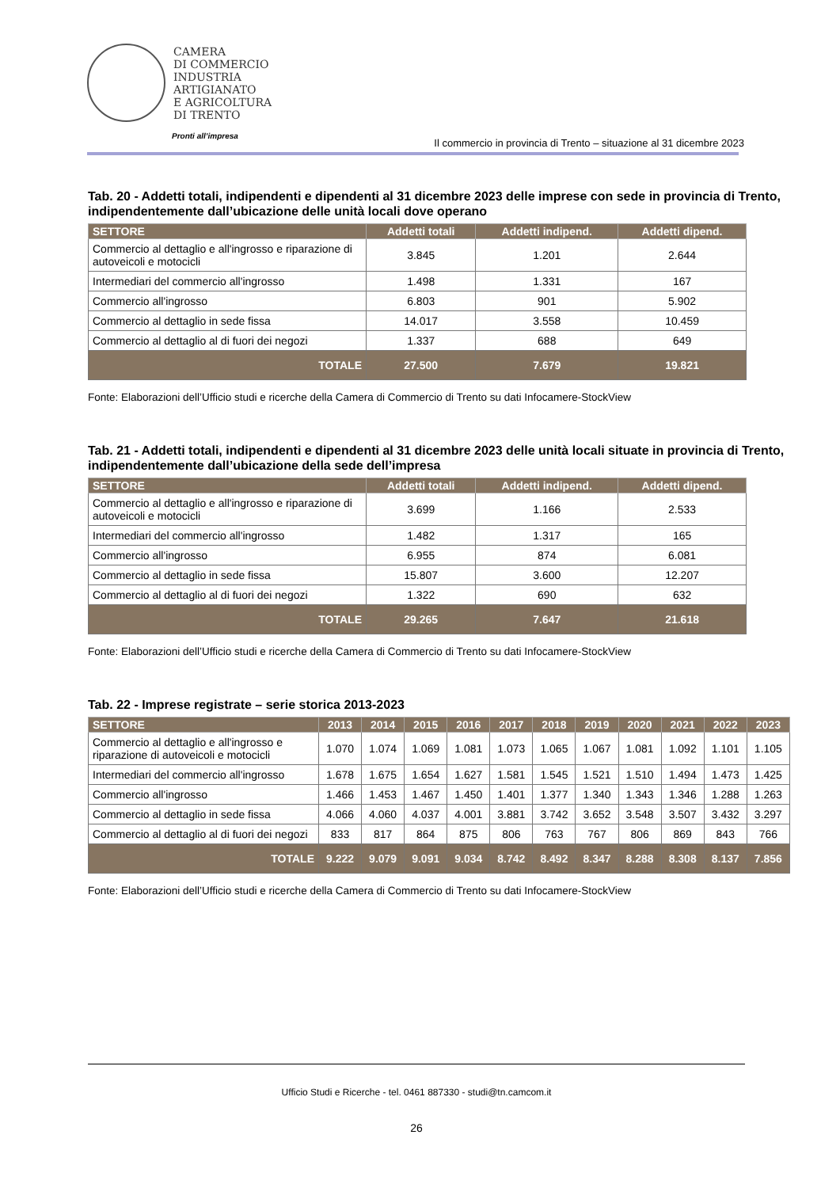CAMERA
DI COMMERCIO
INDUSTRIA
ARTIGIANATO
E AGRICOLTURA
DI TRENTO
Pronti all’impresa
Il commercio in provincia di Trento – situazione al 31 dicembre 2023
Tab. 20 - Addetti totali, indipendenti e dipendenti al 31 dicembre 2023 delle imprese con sede in provincia di Trento, indipendentemente dall’ubicazione delle unità locali dove operano
| SETTORE | Addetti totali | Addetti indipend. | Addetti dipend. |
| --- | --- | --- | --- |
| Commercio al dettaglio e all'ingrosso e riparazione di autoveicoli e motocicli | 3.845 | 1.201 | 2.644 |
| Intermediari del commercio all'ingrosso | 1.498 | 1.331 | 167 |
| Commercio all'ingrosso | 6.803 | 901 | 5.902 |
| Commercio al dettaglio in sede fissa | 14.017 | 3.558 | 10.459 |
| Commercio al dettaglio al di fuori dei negozi | 1.337 | 688 | 649 |
| TOTALE | 27.500 | 7.679 | 19.821 |
Fonte: Elaborazioni dell’Ufficio studi e ricerche della Camera di Commercio di Trento su dati Infocamere-StockView
Tab. 21 - Addetti totali, indipendenti e dipendenti al 31 dicembre 2023 delle unità locali situate in provincia di Trento, indipendentemente dall’ubicazione della sede dell’impresa
| SETTORE | Addetti totali | Addetti indipend. | Addetti dipend. |
| --- | --- | --- | --- |
| Commercio al dettaglio e all'ingrosso e riparazione di autoveicoli e motocicli | 3.699 | 1.166 | 2.533 |
| Intermediari del commercio all'ingrosso | 1.482 | 1.317 | 165 |
| Commercio all'ingrosso | 6.955 | 874 | 6.081 |
| Commercio al dettaglio in sede fissa | 15.807 | 3.600 | 12.207 |
| Commercio al dettaglio al di fuori dei negozi | 1.322 | 690 | 632 |
| TOTALE | 29.265 | 7.647 | 21.618 |
Fonte: Elaborazioni dell’Ufficio studi e ricerche della Camera di Commercio di Trento su dati Infocamere-StockView
Tab. 22 - Imprese registrate – serie storica 2013-2023
| SETTORE | 2013 | 2014 | 2015 | 2016 | 2017 | 2018 | 2019 | 2020 | 2021 | 2022 | 2023 |
| --- | --- | --- | --- | --- | --- | --- | --- | --- | --- | --- | --- |
| Commercio al dettaglio e all'ingrosso e riparazione di autoveicoli e motocicli | 1.070 | 1.074 | 1.069 | 1.081 | 1.073 | 1.065 | 1.067 | 1.081 | 1.092 | 1.101 | 1.105 |
| Intermediari del commercio all'ingrosso | 1.678 | 1.675 | 1.654 | 1.627 | 1.581 | 1.545 | 1.521 | 1.510 | 1.494 | 1.473 | 1.425 |
| Commercio all'ingrosso | 1.466 | 1.453 | 1.467 | 1.450 | 1.401 | 1.377 | 1.340 | 1.343 | 1.346 | 1.288 | 1.263 |
| Commercio al dettaglio in sede fissa | 4.066 | 4.060 | 4.037 | 4.001 | 3.881 | 3.742 | 3.652 | 3.548 | 3.507 | 3.432 | 3.297 |
| Commercio al dettaglio al di fuori dei negozi | 833 | 817 | 864 | 875 | 806 | 763 | 767 | 806 | 869 | 843 | 766 |
| TOTALE | 9.222 | 9.079 | 9.091 | 9.034 | 8.742 | 8.492 | 8.347 | 8.288 | 8.308 | 8.137 | 7.856 |
Fonte: Elaborazioni dell’Ufficio studi e ricerche della Camera di Commercio di Trento su dati Infocamere-StockView
Ufficio Studi e Ricerche - tel. 0461 887330 - studi@tn.camcom.it
26